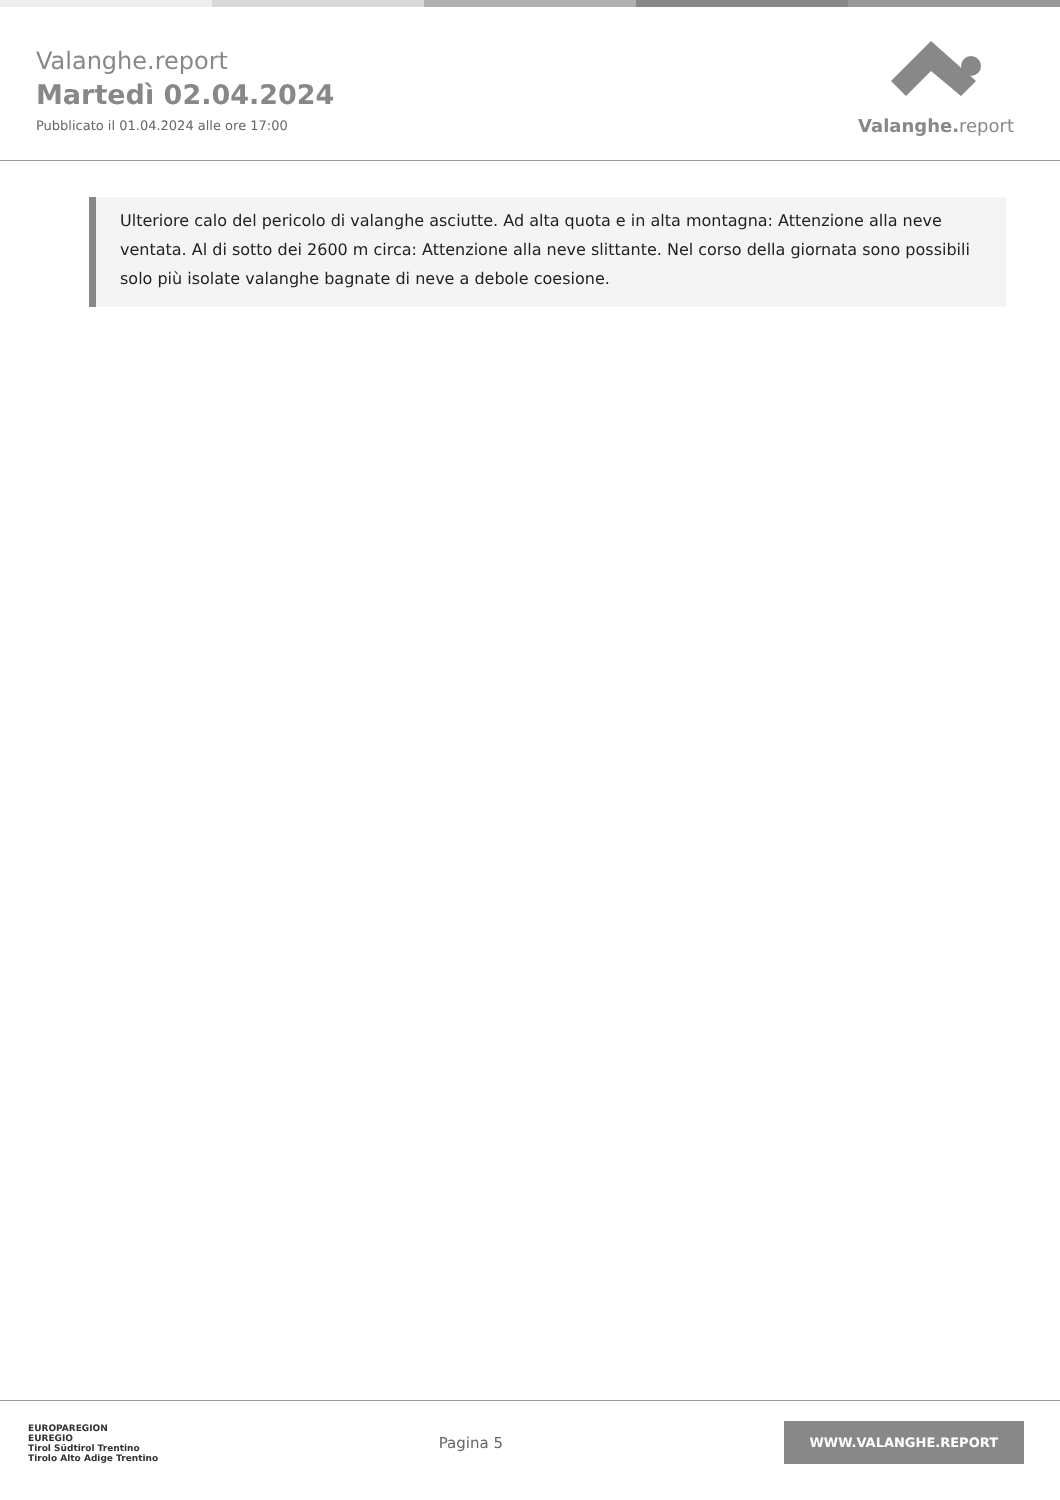Valanghe.report
Martedì 02.04.2024
Pubblicato il 01.04.2024 alle ore 17:00
Valanghe. report
Ulteriore calo del pericolo di valanghe asciutte. Ad alta quota e in alta montagna: Attenzione alla neve ventata. Al di sotto dei 2600 m circa: Attenzione alla neve slittante. Nel corso della giornata sono possibili solo più isolate valanghe bagnate di neve a debole coesione.
EUROPAREGION
EUREGIO
Tirol Südtirol Trentino
Tirolo Alto Adige Trentino
Pagina 5
WWW.VALANGHE.REPORT